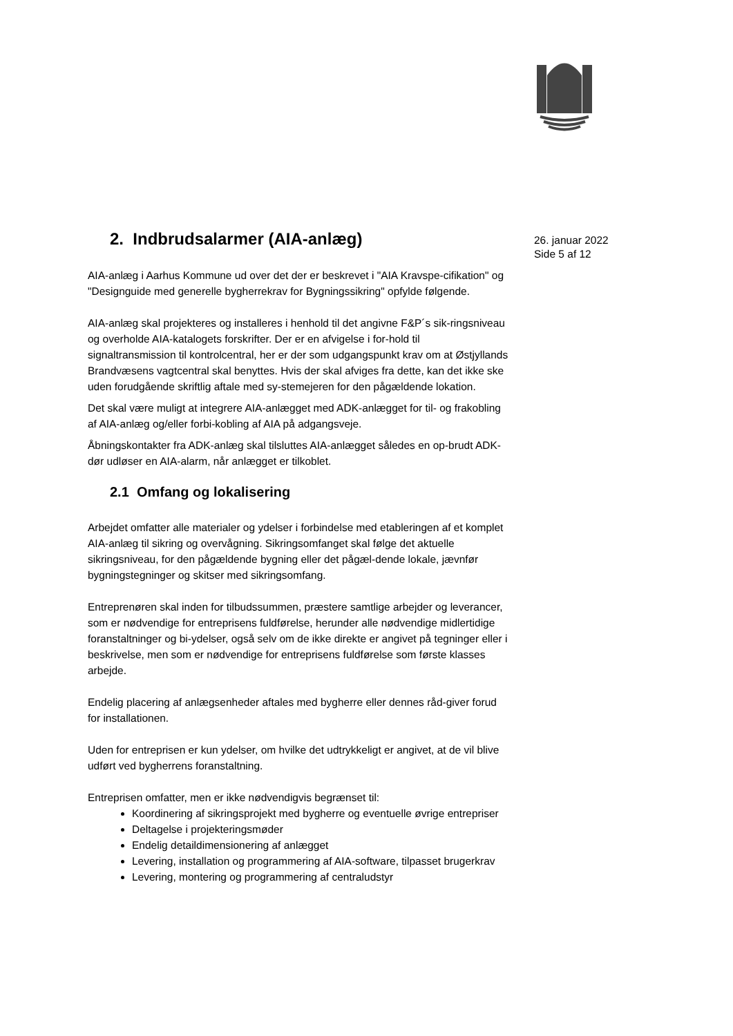26. januar 2022
Side 5 af 12
2. Indbrudsalarmer (AIA-anlæg)
AIA-anlæg i Aarhus Kommune ud over det der er beskrevet i "AIA Kravspe-cifikation" og "Designguide med generelle bygherrekrav for Bygningssikring" opfylde følgende.
AIA-anlæg skal projekteres og installeres i henhold til det angivne F&P´s sik-ringsniveau og overholde AIA-katalogets forskrifter. Der er en afvigelse i for-hold til signaltransmission til kontrolcentral, her er der som udgangspunkt krav om at Østjyllands Brandvæsens vagtcentral skal benyttes. Hvis der skal afviges fra dette, kan det ikke ske uden forudgående skriftlig aftale med sy-stemejeren for den pågældende lokation.
Det skal være muligt at integrere AIA-anlægget med ADK-anlægget for til- og frakobling af AIA-anlæg og/eller forbi-kobling af AIA på adgangsveje.
Åbningskontakter fra ADK-anlæg skal tilsluttes AIA-anlægget således en op-brudt ADK-dør udløser en AIA-alarm, når anlægget er tilkoblet.
2.1 Omfang og lokalisering
Arbejdet omfatter alle materialer og ydelser i forbindelse med etableringen af et komplet AIA-anlæg til sikring og overvågning. Sikringsomfanget skal følge det aktuelle sikringsniveau, for den pågældende bygning eller det pågæl-dende lokale, jævnfør bygningstegninger og skitser med sikringsomfang.
Entreprenøren skal inden for tilbudssummen, præstere samtlige arbejder og leverancer, som er nødvendige for entreprisens fuldførelse, herunder alle nødvendige midlertidige foranstaltninger og bi-ydelser, også selv om de ikke direkte er angivet på tegninger eller i beskrivelse, men som er nødvendige for entreprisens fuldførelse som første klasses arbejde.
Endelig placering af anlægsenheder aftales med bygherre eller dennes råd-giver forud for installationen.
Uden for entreprisen er kun ydelser, om hvilke det udtrykkeligt er angivet, at de vil blive udført ved bygherrens foranstaltning.
Entreprisen omfatter, men er ikke nødvendigvis begrænset til:
Koordinering af sikringsprojekt med bygherre og eventuelle øvrige entrepriser
Deltagelse i projekteringsmøder
Endelig detaildimensionering af anlægget
Levering, installation og programmering af AIA-software, tilpasset brugerkrav
Levering, montering og programmering af centraludstyr